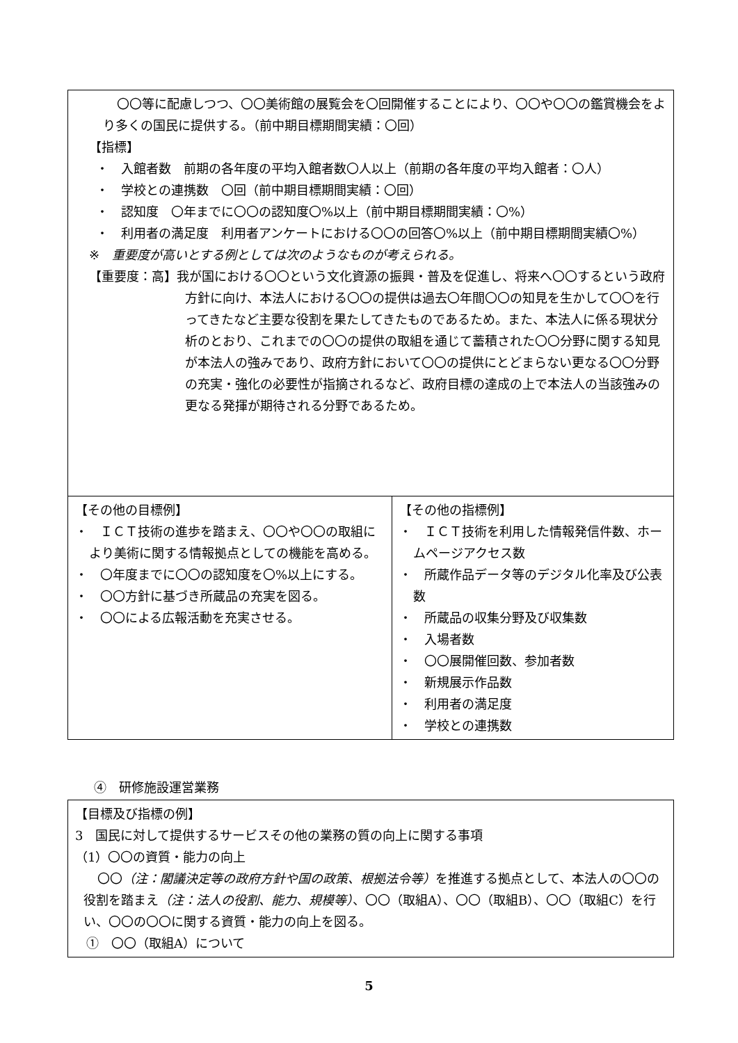| 〇〇等に配慮しつつ、〇〇美術館の展覧会を〇回開催することにより、〇〇や〇〇の鑑賞機会をより多くの国民に提供する。（前中期目標期間実績：〇回） 【指標】 ・ 入館者数 前期の各年度の平均入館者数〇人以上（前期の各年度の平均入館者：〇人） ・ 学校との連携数 〇回（前中期目標期間実績：〇回） ・ 認知度 〇年までに〇〇の認知度〇%以上（前中期目標期間実績：〇%） ・ 利用者の満足度 利用者アンケートにおける〇〇の回答〇%以上（前中期目標期間実績〇%） ※ 重要度が高いとする例としては次のようなものが考えられる。 【重要度：高】我が国における〇〇という文化資源の振興・普及を促進し、将来へ〇〇するという政府方針に向け、本法人における〇〇の提供は過去〇年間〇〇の知見を生かして〇〇を行ってきたなど主要な役割を果たしてきたものであるため。また、本法人に係る現状分析のとおり、これまでの〇〇の提供の取組を通じて蓄積された〇〇分野に関する知見が本法人の強みであり、政府方針において〇〇の提供にとどまらない更なる〇〇分野の充実・強化の必要性が指摘されるなど、政府目標の達成の上で本法人の当該強みの更なる発揮が期待される分野であるため。 | |
| 【その他の目標例】 ・ ＩＣＴ技術の進歩を踏まえ、〇〇や〇〇の取組により美術に関する情報拠点としての機能を高める。 ・ 〇年度までに〇〇の認知度を〇%以上にする。 ・ 〇〇方針に基づき所蔵品の充実を図る。 ・ 〇〇による広報活動を充実させる。 | 【その他の指標例】 ・ ＩＣＴ技術を利用した情報発信件数、ホームページアクセス数 ・ 所蔵作品データ等のデジタル化率及び公表数 ・ 所蔵品の収集分野及び収集数 ・ 入場者数 ・ 〇〇展開催回数、参加者数 ・ 新規展示作品数 ・ 利用者の満足度 ・ 学校との連携数 |
④　研修施設運営業務
| 【目標及び指標の例】 3 国民に対して提供するサービスその他の業務の質の向上に関する事項 （1）〇〇の資質・能力の向上 〇〇 （注：閣議決定等の政府方針や国の政策、根拠法令等） を推進する拠点として、本法人の〇〇の役割を踏まえ （注：法人の役割、能力、規模等） 、〇〇（取組A）、〇〇（取組B）、〇〇（取組C）を行い、〇〇の〇〇に関する資質・能力の向上を図る。 ① 〇〇（取組A）について |
5